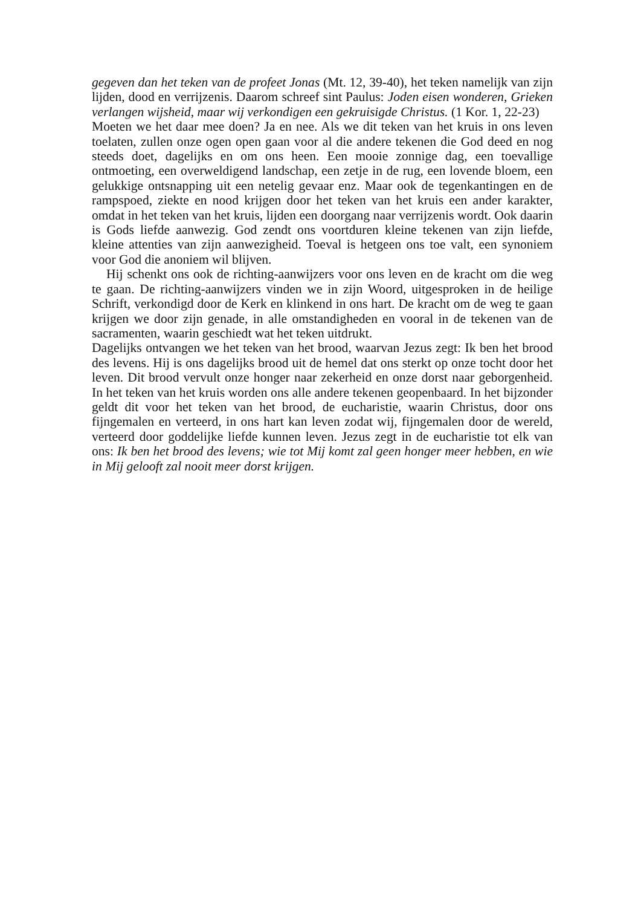gegeven dan het teken van de profeet Jonas (Mt. 12, 39‑40), het teken namelijk van zijn lijden, dood en verrijzenis. Daarom schreef sint Paulus: Joden eisen wonderen, Grieken verlangen wijsheid, maar wij verkondigen een gekruisigde Christus. (1 Kor. 1, 22‑23)
Moeten we het daar mee doen? Ja en nee. Als we dit teken van het kruis in ons leven toelaten, zullen onze ogen open gaan voor al die andere tekenen die God deed en nog steeds doet, dagelijks en om ons heen. Een mooie zonnige dag, een toevallige ontmoeting, een overweldigend landschap, een zetje in de rug, een lovende bloem, een gelukkige ontsnapping uit een netelig gevaar enz. Maar ook de tegenkantingen en de rampspoed, ziekte en nood krijgen door het teken van het kruis een ander karakter, omdat in het teken van het kruis, lijden een doorgang naar verrijzenis wordt. Ook daarin is Gods liefde aanwezig. God zendt ons voortduren kleine tekenen van zijn liefde, kleine attenties van zijn aanwezigheid. Toeval is hetgeen ons toe valt, een synoniem voor God die anoniem wil blijven.
Hij schenkt ons ook de richting-aanwijzers voor ons leven en de kracht om die weg te gaan. De richting-aanwijzers vinden we in zijn Woord, uitgesproken in de heilige Schrift, verkondigd door de Kerk en klinkend in ons hart. De kracht om de weg te gaan krijgen we door zijn genade, in alle omstandigheden en vooral in de tekenen van de sacramenten, waarin geschiedt wat het teken uitdrukt.
Dagelijks ontvangen we het teken van het brood, waarvan Jezus zegt: Ik ben het brood des levens. Hij is ons dagelijks brood uit de hemel dat ons sterkt op onze tocht door het leven. Dit brood vervult onze honger naar zekerheid en onze dorst naar geborgenheid. In het teken van het kruis worden ons alle andere tekenen geopenbaard. In het bijzonder geldt dit voor het teken van het brood, de eucharistie, waarin Christus, door ons fijngemalen en verteerd, in ons hart kan leven zodat wij, fijngemalen door de wereld, verteerd door goddelijke liefde kunnen leven. Jezus zegt in de eucharistie tot elk van ons: Ik ben het brood des levens; wie tot Mij komt zal geen honger meer hebben, en wie in Mij gelooft zal nooit meer dorst krijgen.